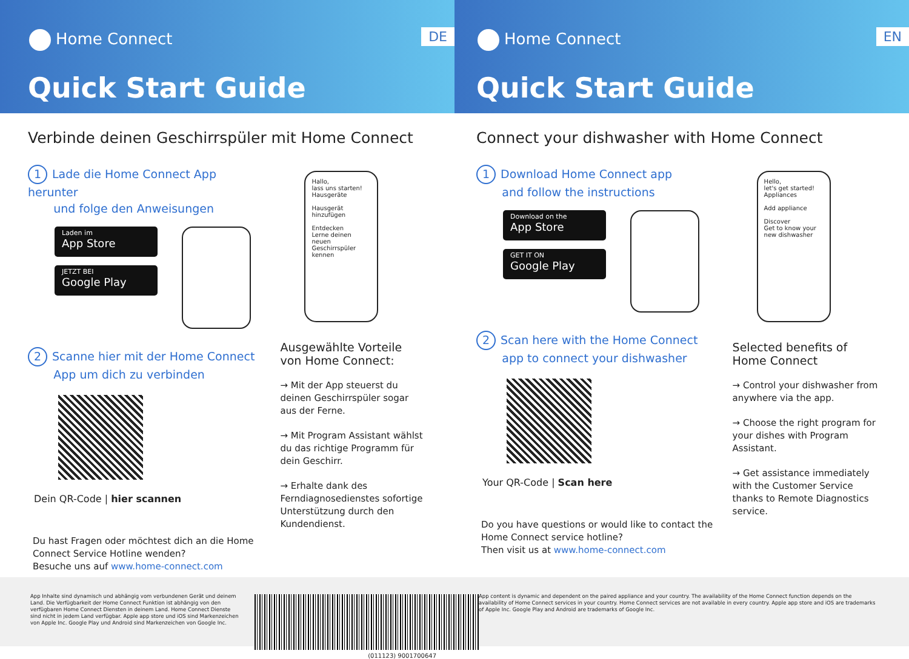Home Connect DE
Quick Start Guide
Verbinde deinen Geschirrspüler mit Home Connect
1 Lade die Home Connect App herunter
und folge den Anweisungen
Laden im
App Store
JETZT BEI
Google Play
2 Scanne hier mit der Home Connect
App um dich zu verbinden
Dein QR-Code | hier scannen
Du hast Fragen oder möchtest dich an die Home Connect Service Hotline wenden?
Besuche uns auf www.home-connect.com
Hallo,
lass uns starten!
Hausgeräte
Hausgerät hinzufügen
Entdecken
Lerne deinen neuen Geschirrspüler kennen
Ausgewählte Vorteile
von Home Connect:
→ Mit der App steuerst du deinen Geschirrspüler sogar aus der Ferne.
→ Mit Program Assistant wählst du das richtige Programm für dein Geschirr.
→ Erhalte dank des Ferndiagnosedienstes sofortige Unterstützung durch den Kundendienst.
Home Connect EN
Quick Start Guide
Connect your dishwasher with Home Connect
1 Download Home Connect app
and follow the instructions
Download on the
App Store
GET IT ON
Google Play
2 Scan here with the Home Connect
app to connect your dishwasher
Your QR-Code | Scan here
Do you have questions or would like to contact the Home Connect service hotline?
Then visit us at www.home-connect.com
Hello,
let's get started!
Appliances
Add appliance
Discover
Get to know your new dishwasher
Selected benefits of
Home Connect
→ Control your dishwasher from anywhere via the app.
→ Choose the right program for your dishes with Program Assistant.
→ Get assistance immediately with the Customer Service thanks to Remote Diagnostics service.
App Inhalte sind dynamisch und abhängig vom verbundenen Gerät und deinem Land. Die Verfügbarkeit der Home Connect Funktion ist abhängig von den verfügbaren Home Connect Diensten in deinem Land. Home Connect Dienste sind nicht in jedem Land verfügbar. Apple app store und iOS sind Markenzeichen von Apple Inc. Google Play und Android sind Markenzeichen von Google Inc.
(011123) 9001700647
App content is dynamic and dependent on the paired appliance and your country. The availability of the Home Connect function depends on the availability of Home Connect services in your country. Home Connect services are not available in every country. Apple app store and iOS are trademarks of Apple Inc. Google Play and Android are trademarks of Google Inc.